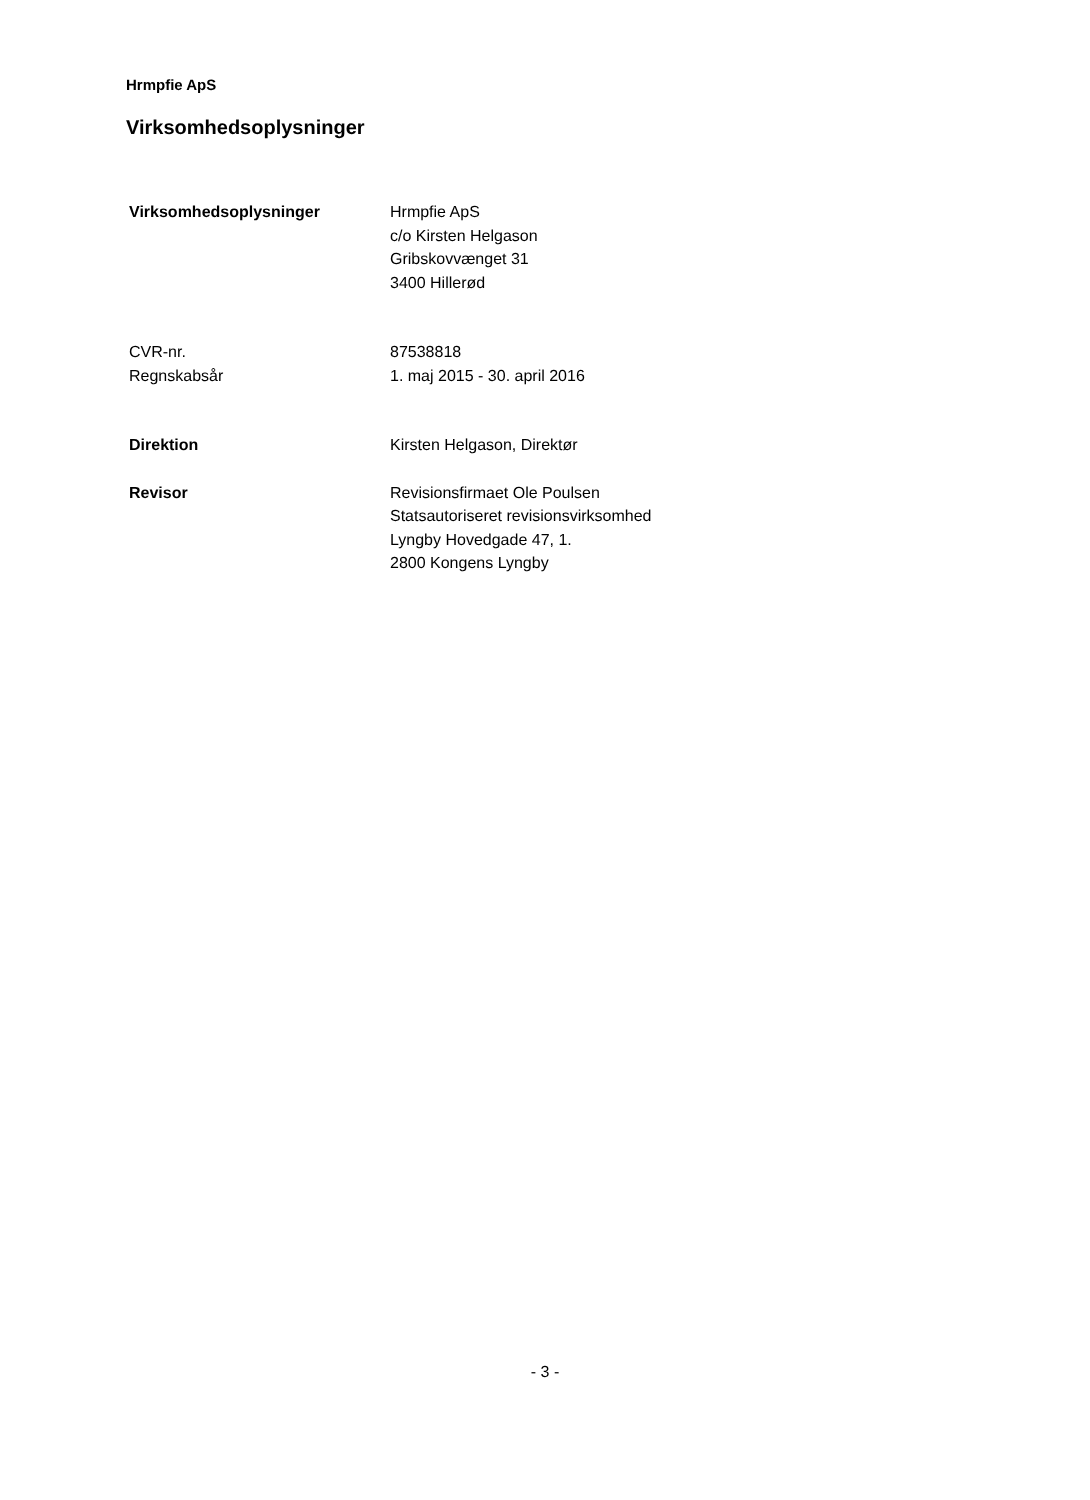Hrmpfie ApS
Virksomhedsoplysninger
Virksomhedsoplysninger Hrmpfie ApS
c/o Kirsten Helgason
Gribskovvænget 31
3400 Hillerød
CVR-nr. 87538818
Regnskabsår 1. maj 2015 - 30. april 2016
Direktion Kirsten Helgason, Direktør
Revisor Revisionsfirmaet Ole Poulsen
Statsautoriseret revisionsvirksomhed
Lyngby Hovedgade 47, 1.
2800 Kongens Lyngby
- 3 -